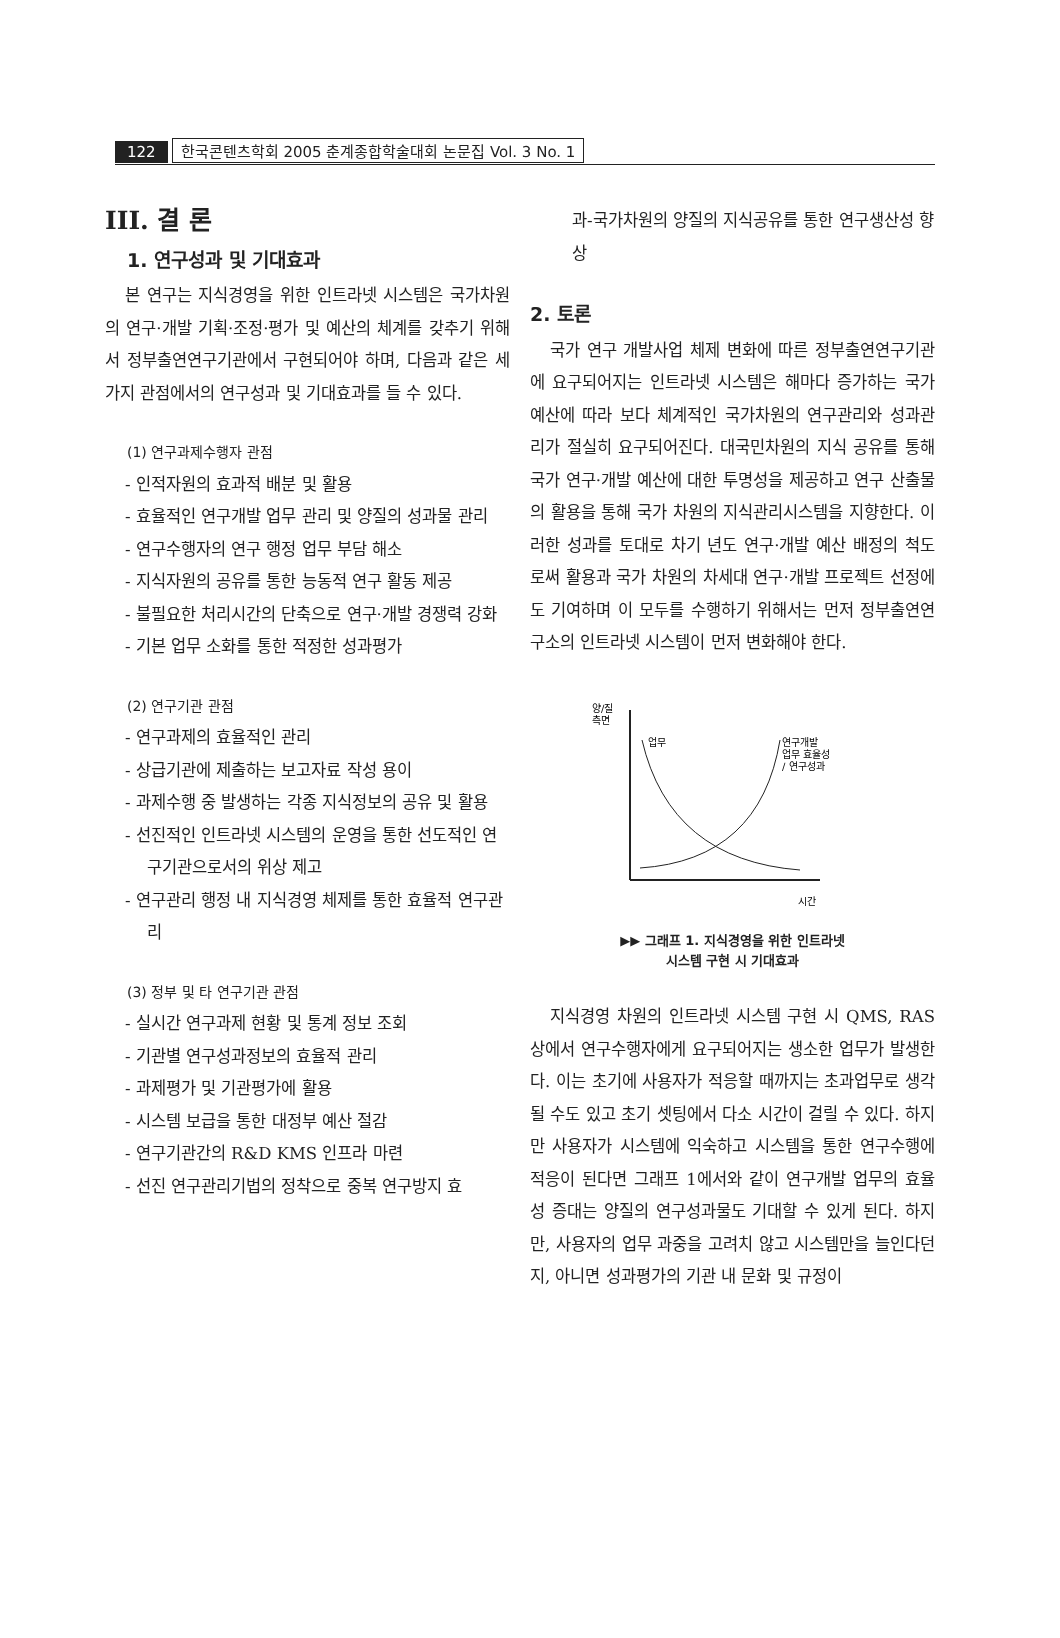122 한국콘텐츠학회 2005 춘계종합학술대회 논문집 Vol. 3 No. 1
III. 결 론
1. 연구성과 및 기대효과
본 연구는 지식경영을 위한 인트라넷 시스템은 국가차원의 연구·개발 기획·조정·평가 및 예산의 체계를 갖추기 위해서 정부출연연구기관에서 구현되어야 하며, 다음과 같은 세 가지 관점에서의 연구성과 및 기대효과를 들 수 있다.
(1) 연구과제수행자 관점
- 인적자원의 효과적 배분 및 활용
- 효율적인 연구개발 업무 관리 및 양질의 성과물 관리
- 연구수행자의 연구 행정 업무 부담 해소
- 지식자원의 공유를 통한 능동적 연구 활동 제공
- 불필요한 처리시간의 단축으로 연구·개발 경쟁력 강화
- 기본 업무 소화를 통한 적정한 성과평가
(2) 연구기관 관점
- 연구과제의 효율적인 관리
- 상급기관에 제출하는 보고자료 작성 용이
- 과제수행 중 발생하는 각종 지식정보의 공유 및 활용
- 선진적인 인트라넷 시스템의 운영을 통한 선도적인 연구기관으로서의 위상 제고
- 연구관리 행정 내 지식경영 체제를 통한 효율적 연구관리
(3) 정부 및 타 연구기관 관점
- 실시간 연구과제 현황 및 통계 정보 조회
- 기관별 연구성과정보의 효율적 관리
- 과제평가 및 기관평가에 활용
- 시스템 보급을 통한 대정부 예산 절감
- 연구기관간의 R&D KMS 인프라 마련
- 선진 연구관리기법의 정착으로 중복 연구방지 효
과-국가차원의 양질의 지식공유를 통한 연구생산성 향상
2. 토론
국가 연구 개발사업 체제 변화에 따른 정부출연연구기관에 요구되어지는 인트라넷 시스템은 해마다 증가하는 국가 예산에 따라 보다 체계적인 국가차원의 연구관리와 성과관리가 절실히 요구되어진다. 대국민차원의 지식 공유를 통해 국가 연구·개발 예산에 대한 투명성을 제공하고 연구 산출물의 활용을 통해 국가 차원의 지식관리시스템을 지향한다. 이러한 성과를 토대로 차기 년도 연구·개발 예산 배정의 척도로써 활용과 국가 차원의 차세대 연구·개발 프로젝트 선정에도 기여하며 이 모두를 수행하기 위해서는 먼저 정부출연연구소의 인트라넷 시스템이 먼저 변화해야 한다.
양/질
측면
업무
연구개발
업무 효율성
/ 연구성과
시간
▶▶ 그래프 1. 지식경영을 위한 인트라넷
시스템 구현 시 기대효과
지식경영 차원의 인트라넷 시스템 구현 시 QMS, RAS 상에서 연구수행자에게 요구되어지는 생소한 업무가 발생한다. 이는 초기에 사용자가 적응할 때까지는 초과업무로 생각될 수도 있고 초기 셋팅에서 다소 시간이 걸릴 수 있다. 하지만 사용자가 시스템에 익숙하고 시스템을 통한 연구수행에 적응이 된다면 그래프 1에서와 같이 연구개발 업무의 효율성 증대는 양질의 연구성과물도 기대할 수 있게 된다. 하지만, 사용자의 업무 과중을 고려치 않고 시스템만을 늘인다던지, 아니면 성과평가의 기관 내 문화 및 규정이